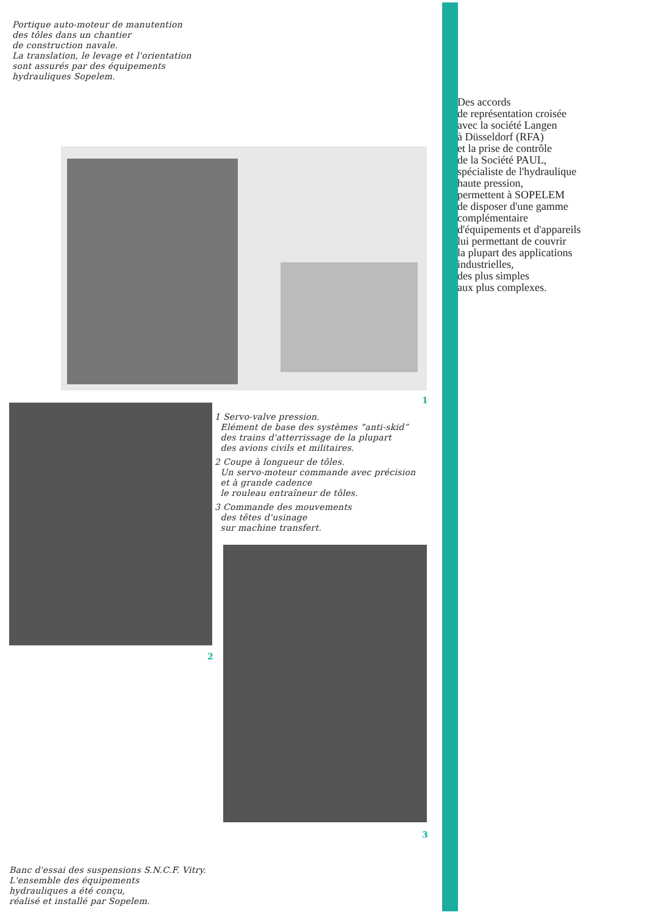Portique auto-moteur de manutention
des tôles dans un chantier
de construction navale.
La translation, le levage et l'orientation
sont assurés par des équipements
hydrauliques Sopelem.
1
2
1 Servo-valve pression.
Elément de base des systèmes “anti-skid”
des trains d'atterrissage de la plupart
des avions civils et militaires.
2 Coupe à longueur de tôles.
Un servo-moteur commande avec précision
et à grande cadence
le rouleau entraîneur de tôles.
3 Commande des mouvements
des têtes d'usinage
sur machine transfert.
3
Banc d'essai des suspensions S.N.C.F. Vitry.
L'ensemble des équipements
hydrauliques a été conçu,
réalisé et installé par Sopelem.
Des accords
de représentation croisée
avec la société Langen
à Düsseldorf (RFA)
et la prise de contrôle
de la Société PAUL,
spécialiste de l'hydraulique
haute pression,
permettent à SOPELEM
de disposer d'une gamme
complémentaire
d'équipements et d'appareils
lui permettant de couvrir
la plupart des applications
industrielles,
des plus simples
aux plus complexes.